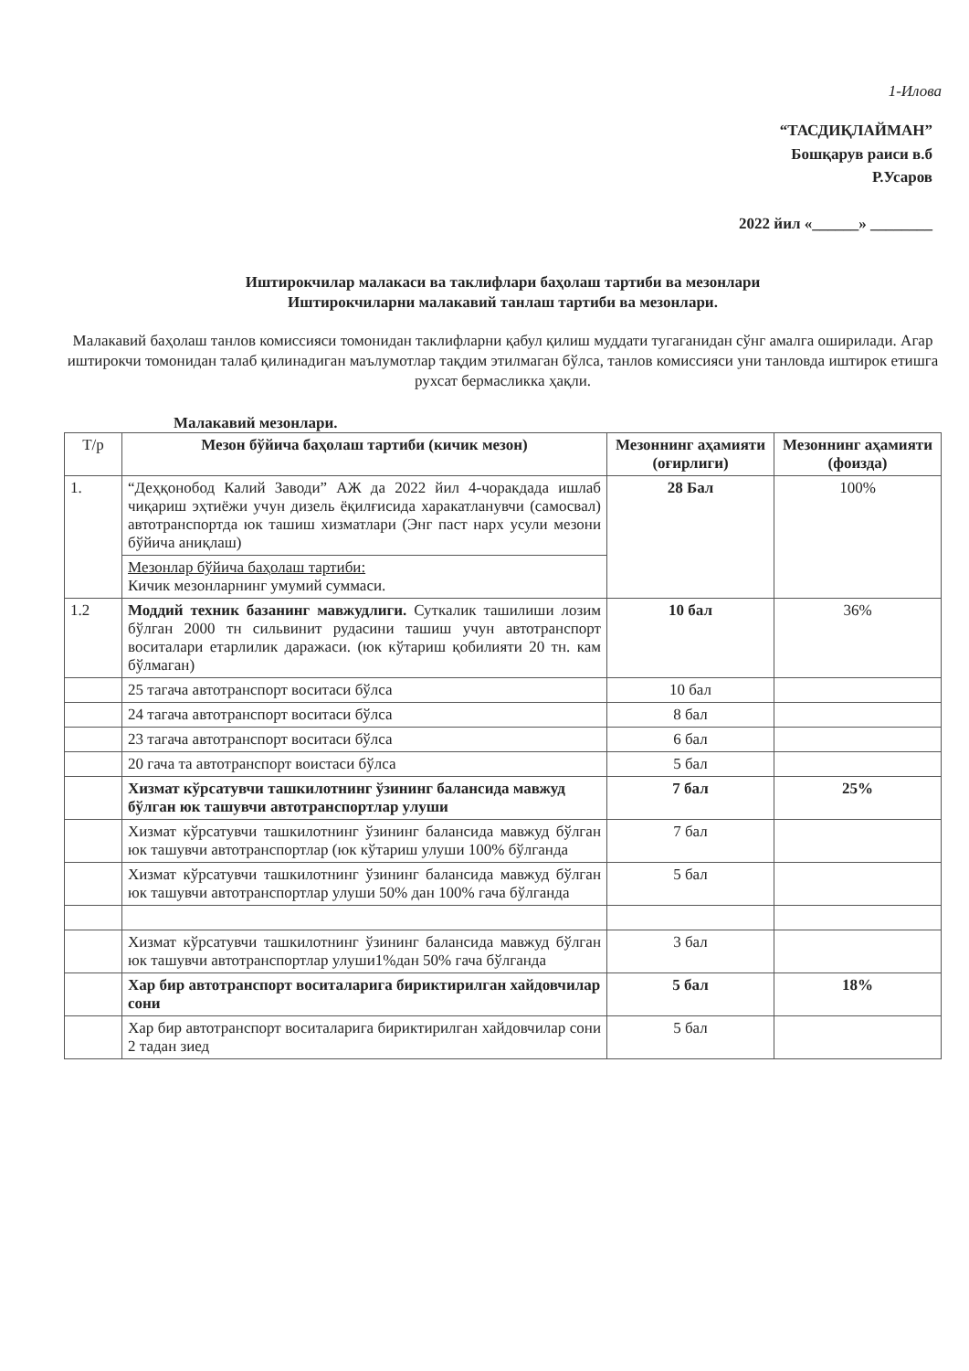1-Илова
“ТАСДИҚЛАЙМАН”
Бошқарув раиси в.б
Р.Усаров
2022 йил «______» ________
Иштирокчилар малакаси ва таклифлари баҳолаш тартиби ва мезонлари
Иштирокчиларни малакавий танлаш тартиби ва мезонлари.
Малакавий баҳолаш танлов комиссияси томонидан таклифларни қабул қилиш муддати тугаганидан сўнг амалга оширилади. Агар иштирокчи томонидан талаб қилинадиган маълумотлар тақдим этилмаган бўлса, танлов комиссияси уни танловда иштирок етишга рухсат бермасликка ҳақли.
Малакавий мезонлари.
| Т/р | Мезон бўйича баҳолаш тартиби (кичик мезон) | Мезоннинг аҳамияти (оғирлиги) | Мезоннинг аҳамияти (фоизда) |
| --- | --- | --- | --- |
| 1. | “Деҳқонобод Калий Заводи” АЖ да 2022 йил 4-чоракдада ишлаб чиқариш эҳтиёжи учун дизель ёқилғисида харакатланувчи (самосвал) автотранспортда юк ташиш хизматлари (Энг паст нарх усули мезони бўйича аниқлаш) | 28 Бал | 100% |
| | Мезонлар бўйича баҳолаш тартиби: Кичик мезонларнинг умумий суммаси. | | |
| 1.2 | Моддий техник базанинг мавжудлиги. Суткалик ташилиши лозим бўлган 2000 тн сильвинит рудасини ташиш учун автотранспорт воситалари етарлилик даражаси. (юк кўтариш қобилияти 20 тн. кам бўлмаган) | 10 бал | 36% |
| | 25 тагача автотранспорт воситаси бўлса | 10 бал | |
| | 24 тагача автотранспорт воситаси бўлса | 8 бал | |
| | 23 тагача автотранспорт воситаси бўлса | 6 бал | |
| | 20 гача та автотранспорт воистаси бўлса | 5 бал | |
| | Хизмат кўрсатувчи ташкилотнинг ўзининг балансида мавжуд бўлган юк ташувчи автотранспортлар улуши | 7 бал | 25% |
| | Хизмат кўрсатувчи ташкилотнинг ўзининг балансида мавжуд бўлган юк ташувчи автотранспортлар (юк кўтариш улуши 100% бўлганда | 7 бал | |
| | Хизмат кўрсатувчи ташкилотнинг ўзининг балансида мавжуд бўлган юк ташувчи автотранспортлар улуши 50% дан 100% гача бўлганда | 5 бал | |
| | Хизмат кўрсатувчи ташкилотнинг ўзининг балансида мавжуд бўлган юк ташувчи автотранспортлар улуши1%дан 50% гача бўлганда | 3 бал | |
| | Хар бир автотранспорт воситаларига бириктирилган хайдовчилар сони | 5 бал | 18% |
| | Хар бир автотранспорт воситаларига бириктирилган хайдовчилар сони 2 тадан зиед | 5 бал | |